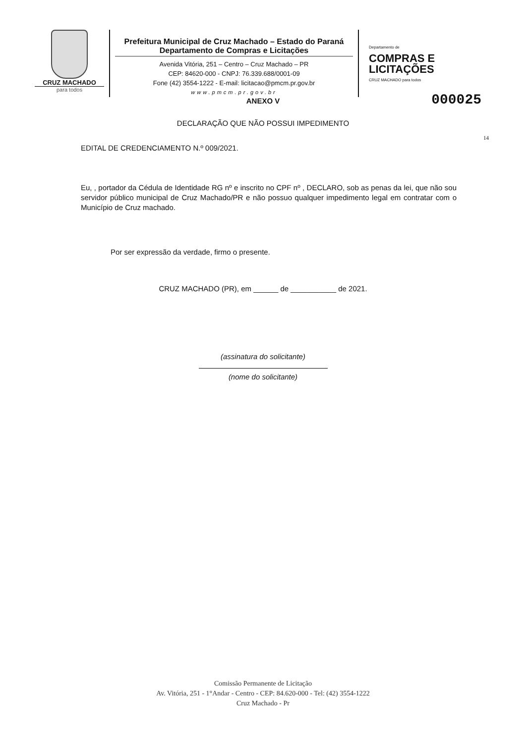CRUZ MACHADO
para todos
Prefeitura Municipal de Cruz Machado – Estado do Paraná
Departamento de Compras e Licitações
Avenida Vitória, 251 – Centro – Cruz Machado – PR
CEP: 84620-000 - CNPJ: 76.339.688/0001-09
Fone (42) 3554-1222 - E-mail: licitacao@pmcm.pr.gov.br
www.pmcm.pr.gov.br
Departamento de
COMPRAS E
LICITAÇÕES
CRUZ MACHADO para todos
000025
ANEXO V
DECLARAÇÃO QUE NÃO POSSUI IMPEDIMENTO
14
EDITAL DE CREDENCIAMENTO N.º 009/2021.
Eu, , portador da Cédula de Identidade RG nº e inscrito no CPF nº , DECLARO, sob as penas da lei, que não sou servidor público municipal de Cruz Machado/PR e não possuo qualquer impedimento legal em contratar com o Município de Cruz machado.
Por ser expressão da verdade, firmo o presente.
CRUZ MACHADO (PR), em ______ de ___________ de 2021.
(assinatura do solicitante)
(nome do solicitante)
Comissão Permanente de Licitação
Av. Vitória, 251 - 1°Andar - Centro - CEP: 84.620-000 - Tel: (42) 3554-1222
Cruz Machado - Pr